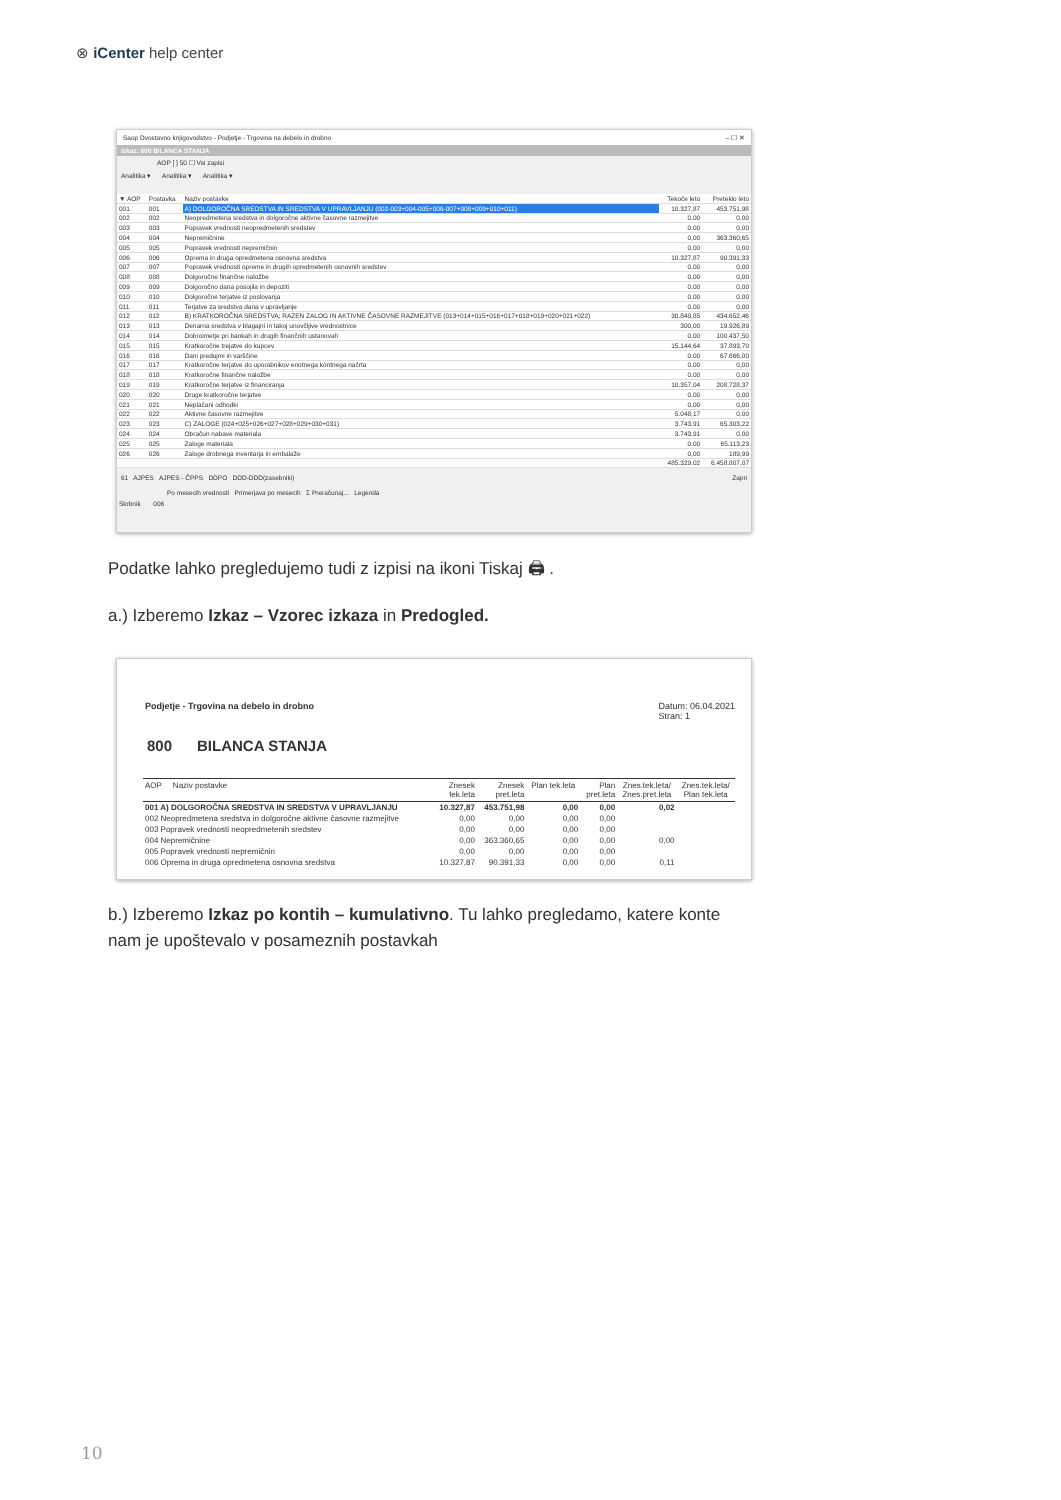⊗ iCenter help center
Saop Dvostavno knjigovodstvo - Podjetje - Trgovina na debelo in drobno – ☐ ✕
Izkaz: 800 BILANCA STANJA
AOP [ ] 50 ☐ Vsi zapisi
Analitika ▾ Analitika ▾ Analitika ▾
| ▼ AOP | Postavka | Naziv postavke | Tekoče leto | Preteklo leto |
| --- | --- | --- | --- | --- |
| 001 | 001 | A) DOLGOROČNA SREDSTVA IN SREDSTVA V UPRAVLJANJU (002-003+004-005+006-007+008+009+010+011) | 10.327,87 | 453.751,98 |
| 002 | 002 | Neopredmetena sredstva in dolgoročne aktivne časovne razmejitve | 0,00 | 0,00 |
| 003 | 003 | Popravek vrednosti neopredmetenih sredstev | 0,00 | 0,00 |
| 004 | 004 | Nepremičnine | 0,00 | 363.360,65 |
| 005 | 005 | Popravek vrednosti nepremičnin | 0,00 | 0,00 |
| 006 | 006 | Oprema in druga opredmetena osnovna sredstva | 10.327,87 | 90.391,33 |
| 007 | 007 | Popravek vrednosti opreme in drugih opredmetenih osnovnih sredstev | 0,00 | 0,00 |
| 008 | 008 | Dolgoročne finančne naložbe | 0,00 | 0,00 |
| 009 | 009 | Dolgoročno dana posojila in depoziti | 0,00 | 0,00 |
| 010 | 010 | Dolgoročne terjatve iz poslovanja | 0,00 | 0,00 |
| 011 | 011 | Terjatve za sredstva dana v upravljanje | 0,00 | 0,00 |
| 012 | 012 | B) KRATKOROČNA SREDSTVA; RAZEN ZALOG IN AKTIVNE ČASOVNE RAZMEJITVE (013+014+015+016+017+018+019+020+021+022) | 30.849,85 | 434.652,46 |
| 013 | 013 | Denarna sredstva v blagajni in takoj unovčljive vrednostnice | 300,00 | 19.926,89 |
| 014 | 014 | Dobroimetje pri bankah in drugih finančnih ustanovah | 0,00 | 100.437,50 |
| 015 | 015 | Kratkoročne trejatve do kupcev | 15.144,64 | 37.893,70 |
| 016 | 016 | Dani predujmi in varščine | 0,00 | 67.666,00 |
| 017 | 017 | Kratkoročne terjatve do uporabnikov enotnega kontnega načrta | 0,00 | 0,00 |
| 018 | 018 | Kratkoročne finančne naložbe | 0,00 | 0,00 |
| 019 | 019 | Kratkoročne terjatve iz financiranja | 10.357,04 | 208.728,37 |
| 020 | 020 | Druge kratkoročne terjatve | 0,00 | 0,00 |
| 021 | 021 | Neplačani odhodki | 0,00 | 0,00 |
| 022 | 022 | Aktivne časovne razmejitve | 5.048,17 | 0,00 |
| 023 | 023 | C) ZALOGE (024+025+026+027+028+029+030+031) | 3.743,91 | 65.303,22 |
| 024 | 024 | Obračun nabave materiala | 3.743,91 | 0,00 |
| 025 | 025 | Zaloge materiala | 0,00 | 65.113,23 |
| 026 | 026 | Zaloge drobnega inventarja in embalaže | 0,00 | 189,99 |
| | | | 485.329,02 | 6.458.807,07 |
61 AJPES AJPES - ČPPS DDPO DDD-DDD(zasebniki) Zapri
Po mesecih vrednosti Primerjava po mesecih Σ Preračunaj... Legenda
Skrbnik 006
Podatke lahko pregledujemo tudi z izpisi na ikoni Tiskaj 🖨 .
a.) Izberemo Izkaz – Vzorec izkaza in Predogled.
Podjetje - Trgovina na debelo in drobno Datum: 06.04.2021
Stran: 1
800 BILANCA STANJA
| AOP Naziv postavke | Znesek tek.leta | Znesek pret.leta | Plan tek.leta | Plan pret.leta | Znes.tek.leta/ Znes.pret.leta | Znes.tek.leta/ Plan tek.leta |
| --- | --- | --- | --- | --- | --- | --- |
| 001 A) DOLGOROČNA SREDSTVA IN SREDSTVA V UPRAVLJANJU | 10.327,87 | 453.751,98 | 0,00 | 0,00 | 0,02 | |
| 002 Neopredmetena sredstva in dolgoročne aktivne časovne razmejitve | 0,00 | 0,00 | 0,00 | 0,00 | | |
| 003 Popravek vrednosti neopredmetenih sredstev | 0,00 | 0,00 | 0,00 | 0,00 | | |
| 004 Nepremičnine | 0,00 | 363.360,65 | 0,00 | 0,00 | 0,00 | |
| 005 Popravek vrednosti nepremičnin | 0,00 | 0,00 | 0,00 | 0,00 | | |
| 006 Oprema in druga opredmetena osnovna sredstva | 10.327,87 | 90.391,33 | 0,00 | 0,00 | 0,11 | |
b.) Izberemo Izkaz po kontih – kumulativno. Tu lahko pregledamo, katere konte nam je upoštevalo v posameznih postavkah
10